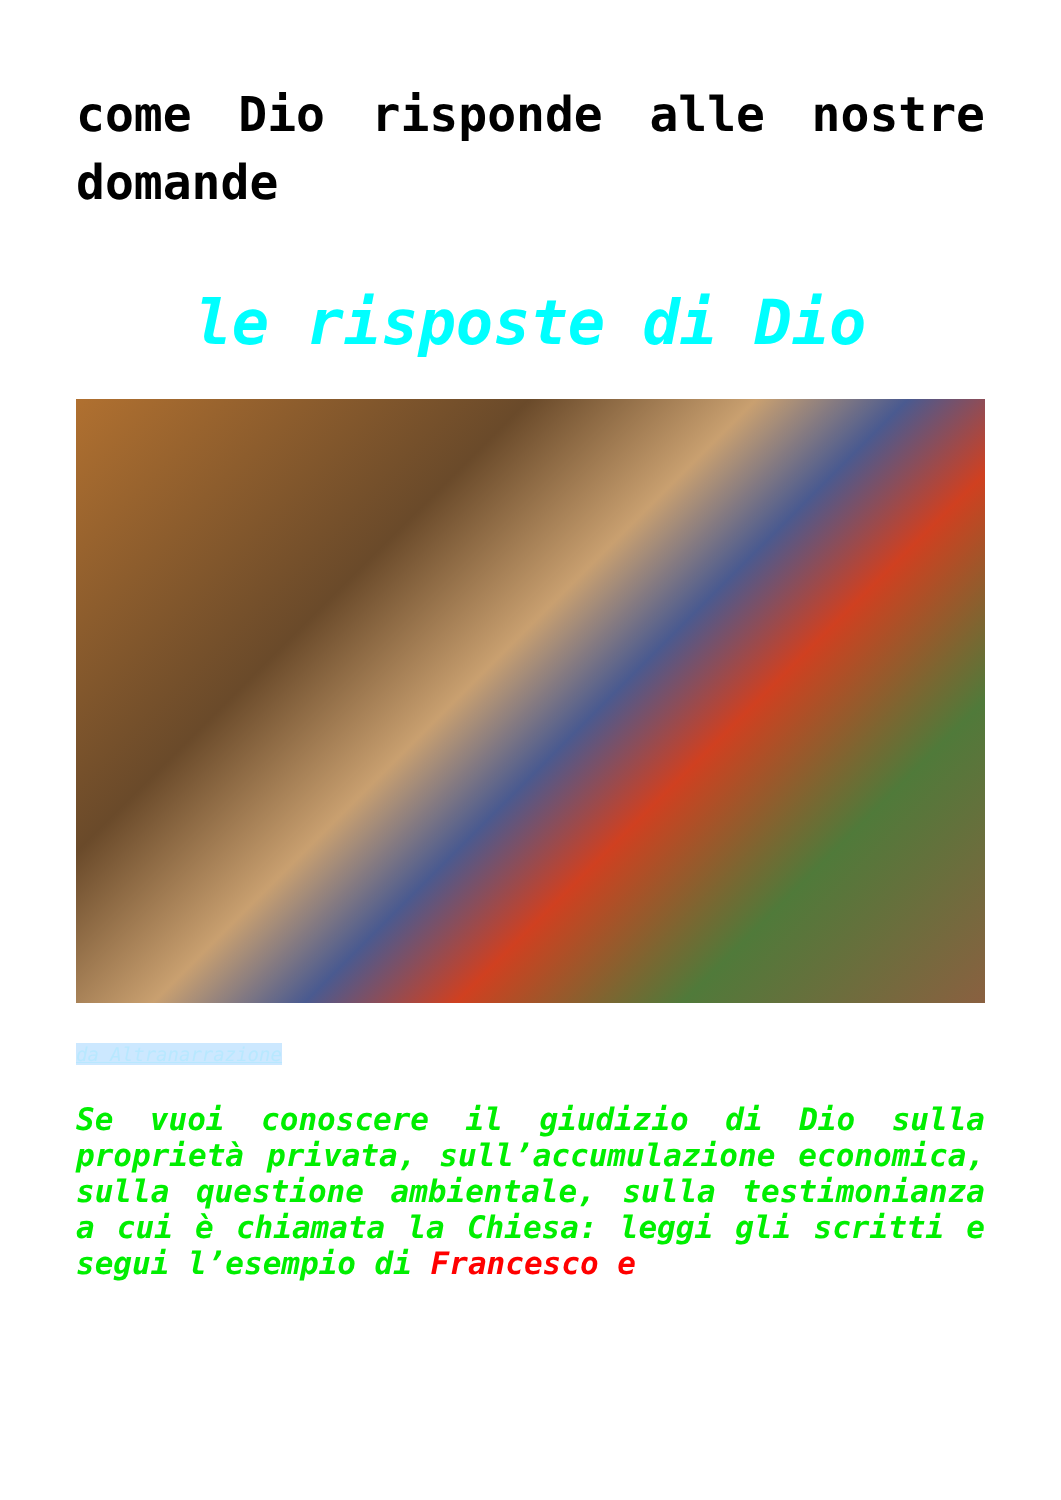come Dio risponde alle nostre domande
le risposte di Dio
da Altranarrazione
Se vuoi conoscere il giudizio di Dio sulla proprietà privata, sull’accumulazione economica, sulla questione ambientale, sulla testimonianza a cui è chiamata la Chiesa: leggi gli scritti e segui l’esempio di Francesco e